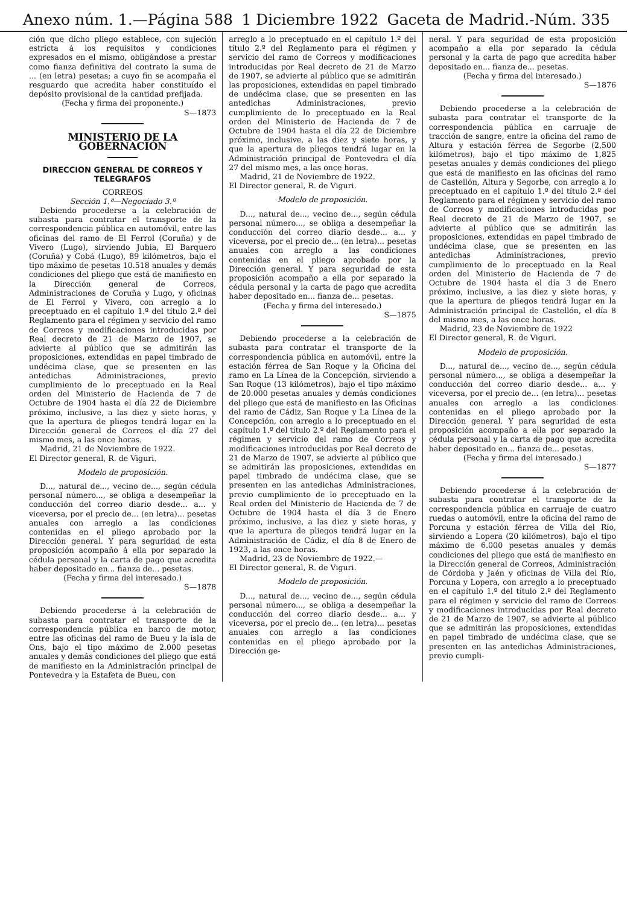Anexo núm. 1.—Página 588 1 Diciembre 1922 Gaceta de Madrid.-Núm. 335
ción que dicho pliego establece, con sujeción estricta á los requisitos y condiciones expresados en el mismo, obligándose a prestar como fianza definitiva del contrato la suma de ... (en letra) pesetas; a cuyo fin se acompaña el resguardo que acredita haber constituído el depósito provisional de la cantidad prefijada.
(Fecha y firma del proponente.)
S—1873
MINISTERIO DE LA GOBERNACIÓN
DIRECCION GENERAL DE CORREOS Y TELEGRAFOS
CORREOS
Sección 1.ª—Negociado 3.º
Debiendo procederse a la celebración de subasta para contratar el transporte de la correspondencia pública en automóvil, entre las oficinas del ramo de El Ferrol (Coruña) y de Vivero (Lugo), sirviendo Jubia, El Barquero (Coruña) y Cobá (Lugo), 89 kilómetros, bajo el tipo máximo de pesetas 10.518 anuales y demás condiciones del pliego que está de manifiesto en la Dirección general de Correos, Administraciones de Coruña y Lugo, y oficinas de El Ferrol y Vivero, con arreglo a lo preceptuado en el capítulo 1.º del título 2.º del Reglamento para el régimen y servicio del ramo de Correos y modificaciones introducidas por Real decreto de 21 de Marzo de 1907, se advierte al público que se admitirán las proposiciones, extendidas en papel timbrado de undécima clase, que se presenten en las antedichas Administraciones, previo cumplimiento de lo preceptuado en la Real orden del Ministerio de Hacienda de 7 de Octubre de 1904 hasta el día 22 de Diciembre próximo, inclusive, a las diez y siete horas, y que la apertura de pliegos tendrá lugar en la Dirección general de Correos el día 27 del mismo mes, a las once horas.
Madrid, 21 de Noviembre de 1922.
El Director general, R. de Viguri.
Modelo de proposición.
D..., natural de..., vecino de..., según cédula personal número..., se obliga a desempeñar la conducción del correo diario desde... a... y viceversa, por el precio de... (en letra)... pesetas anuales con arreglo a las condiciones contenidas en el pliego aprobado por la Dirección general. Y para seguridad de esta proposición acompaño á ella por separado la cédula personal y la carta de pago que acredita haber depositado en... fianza de... pesetas.
(Fecha y firma del interesado.)
S—1878
Debiendo procederse á la celebración de subasta para contratar el transporte de la correspondencia pública en barco de motor, entre las oficinas del ramo de Bueu y la isla de Ons, bajo el tipo máximo de 2.000 pesetas anuales y demás condiciones del pliego que está de manifiesto en la Administración principal de Pontevedra y la Estafeta de Bueu, con
arreglo a lo preceptuado en el capítulo 1.º del título 2.º del Reglamento para el régimen y servicio del ramo de Correos y modificaciones introducidas por Real decreto de 21 de Marzo de 1907, se advierte al público que se admitirán las proposiciones, extendidas en papel timbrado de undécima clase, que se presenten en las antedichas Administraciones, previo cumplimiento de lo preceptuado en la Real orden del Ministerio de Hacienda de 7 de Octubre de 1904 hasta el día 22 de Diciembre próximo, inclusive, a las diez y siete horas, y que la apertura de pliegos tendrá lugar en la Administración principal de Pontevedra el día 27 del mismo mes, a las once horas.
Madrid, 21 de Noviembre de 1922.
El Director general, R. de Viguri.
Modelo de proposición.
D..., natural de..., vecino de..., según cédula personal número..., se obliga a desempeñar la conducción del correo diario desde... a... y viceversa, por el precio de... (en letra)... pesetas anuales con arreglo a las condiciones contenidas en el pliego aprobado por la Dirección general. Y para seguridad de esta proposición acompaño a ella por separado la cédula personal y la carta de pago que acredita haber depositado en... fianza de... pesetas.
(Fecha y firma del interesado.)
S—1875
Debiendo procederse a la celebración de subasta para contratar el transporte de la correspondencia pública en automóvil, entre la estación férrea de San Roque y la Oficina del ramo en La Línea de la Concepción, sirviendo a San Roque (13 kilómetros), bajo el tipo máximo de 20.000 pesetas anuales y demás condiciones del pliego que está de manifiesto en las Oficinas del ramo de Cádiz, San Roque y La Línea de la Concepción, con arreglo a lo preceptuado en el capítulo 1.º del título 2.º del Reglamento para el régimen y servicio del ramo de Correos y modificaciones introducidas por Real decreto de 21 de Marzo de 1907, se advierte al público que se admitirán las proposiciones, extendidas en papel timbrado de undécima clase, que se presenten en las antedichas Administraciones, previo cumplimiento de lo preceptuado en la Real orden del Ministerio de Hacienda de 7 de Octubre de 1904 hasta el día 3 de Enero próximo, inclusive, a las diez y siete horas, y que la apertura de pliegos tendrá lugar en la Administración de Cádiz, el día 8 de Enero de 1923, a las once horas.
Madrid, 23 de Noviembre de 1922.—
El Director general, R. de Viguri.
Modelo de proposición.
D..., natural de..., vecino de..., según cédula personal número..., se obliga a desempeñar la conducción del correo diario desde... a... y viceversa, por el precio de... (en letra)... pesetas anuales con arreglo a las condiciones contenidas en el pliego aprobado por la Dirección ge-
neral. Y para seguridad de esta proposición acompaño a ella por separado la cédula personal y la carta de pago que acredita haber depositado en... fianza de... pesetas.
(Fecha y firma del interesado.)
S—1876
Debiendo procederse a la celebración de subasta para contratar el transporte de la correspondencia pública en carruaje de tracción de sangre, entre la oficina del ramo de Altura y estación férrea de Segorbe (2,500 kilómetros), bajo el tipo máximo de 1,825 pesetas anuales y demás condiciones del pliego que está de manifiesto en las oficinas del ramo de Castellón, Altura y Segorbe, con arreglo a lo preceptuado en el capítulo 1.º del título 2.º del Reglamento para el régimen y servicio del ramo de Correos y modificaciones introducidas por Real decreto de 21 de Marzo de 1907, se advierte al público que se admitirán las proposiciones, extendidas en papel timbrado de undécima clase, que se presenten en las antedichas Administraciones, previo cumplimiento de lo preceptuado en la Real orden del Ministerio de Hacienda de 7 de Octubre de 1904 hasta el día 3 de Enero próximo, inclusive, a las diez y siete horas, y que la apertura de pliegos tendrá lugar en la Administración principal de Castellón, el día 8 del mismo mes, a las once horas.
Madrid, 23 de Noviembre de 1922
El Director general, R. de Viguri.
Modelo de proposición.
D..., natural de..., vecino de..., según cédula personal número..., se obliga a desempeñar la conducción del correo diario desde... a... y viceversa, por el precio de... (en letra)... pesetas anuales con arreglo a las condiciones contenidas en el pliego aprobado por la Dirección general. Y para seguridad de esta proposición acompaño a ella por separado la cédula personal y la carta de pago que acredita haber depositado en... fianza de... pesetas.
(Fecha y firma del interesado.)
S—1877
Debiendo procederse á la celebración de subasta para contratar el transporte de la correspondencia pública en carruaje de cuatro ruedas o automóvil, entre la oficina del ramo de Porcuna y estación férrea de Villa del Río, sirviendo a Lopera (20 kilómetros), bajo el tipo máximo de 6.000 pesetas anuales y demás condiciones del pliego que está de manifiesto en la Dirección general de Correos, Administración de Córdoba y Jaén y oficinas de Villa del Río, Porcuna y Lopera, con arreglo a lo preceptuado en el capítulo 1.º del título 2.º del Reglamento para el régimen y servicio del ramo de Correos y modificaciones introducidas por Real decreto de 21 de Marzo de 1907, se advierte al público que se admitirán las proposiciones, extendidas en papel timbrado de undécima clase, que se presenten en las antedichas Administraciones, previo cumpli-